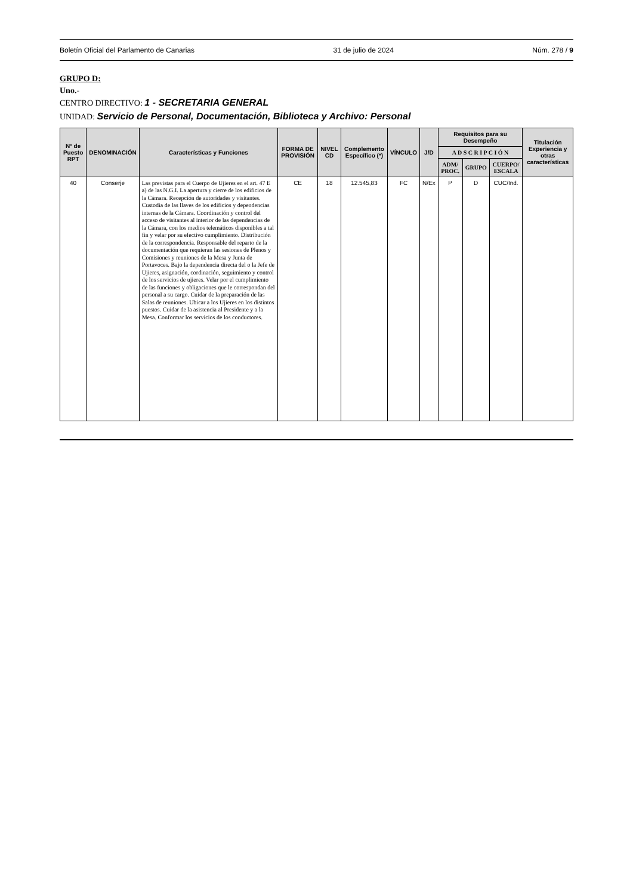Boletín Oficial del Parlamento de Canarias 31 de julio de 2024 Núm. 278 / 9
GRUPO D:
Uno.-
CENTRO DIRECTIVO: 1 - SECRETARIA GENERAL
UNIDAD: Servicio de Personal, Documentación, Biblioteca y Archivo: Personal
| Nº de Puesto RPT | DENOMINACIÓN | Características y Funciones | FORMA DE PROVISIÓN | NIVEL CD | Complemento Específico (*) | VÍNCULO | J/D | Requisitos para su Desempeño | | | Titulación Experiencia y otras características |
| --- | --- | --- | --- | --- | --- | --- | --- | --- | --- | --- | --- |
| | | | | | | | | A D S C R I P C I Ó N | | | |
| | | | | | | | | ADM/ PROC. | GRUPO | CUERPO/ ESCALA | |
| 40 | Conserje | Las previstas para el Cuerpo de Ujieres en el art. 47 E a) de las N.G.I. La apertura y cierre de los edificios de la Cámara. Recepción de autoridades y visitantes. Custodia de las llaves de los edificios y dependencias internas de la Cámara. Coordinación y control del acceso de visitantes al interior de las dependencias de la Cámara, con los medios telemáticos disponibles a tal fin y velar por su efectivo cumplimiento. Distribución de la correspondencia. Responsable del reparto de la documentación que requieran las sesiones de Plenos y Comisiones y reuniones de la Mesa y Junta de Portavoces. Bajo la dependencia directa del o la Jefe de Ujieres, asignación, cordinación, seguimiento y control de los servicios de ujieres. Velar por el cumplimiento de las funciones y obligaciones que le correspondan del personal a su cargo. Cuidar de la preparación de las Salas de reuniones. Ubicar a los Ujieres en los distintos puestos. Cuidar de la asistencia al Presidente y a la Mesa. Conformar los servicios de los conductores. | CE | 18 | 12.545,83 | FC | N/Ex | P | D | CUC/Ind. | |